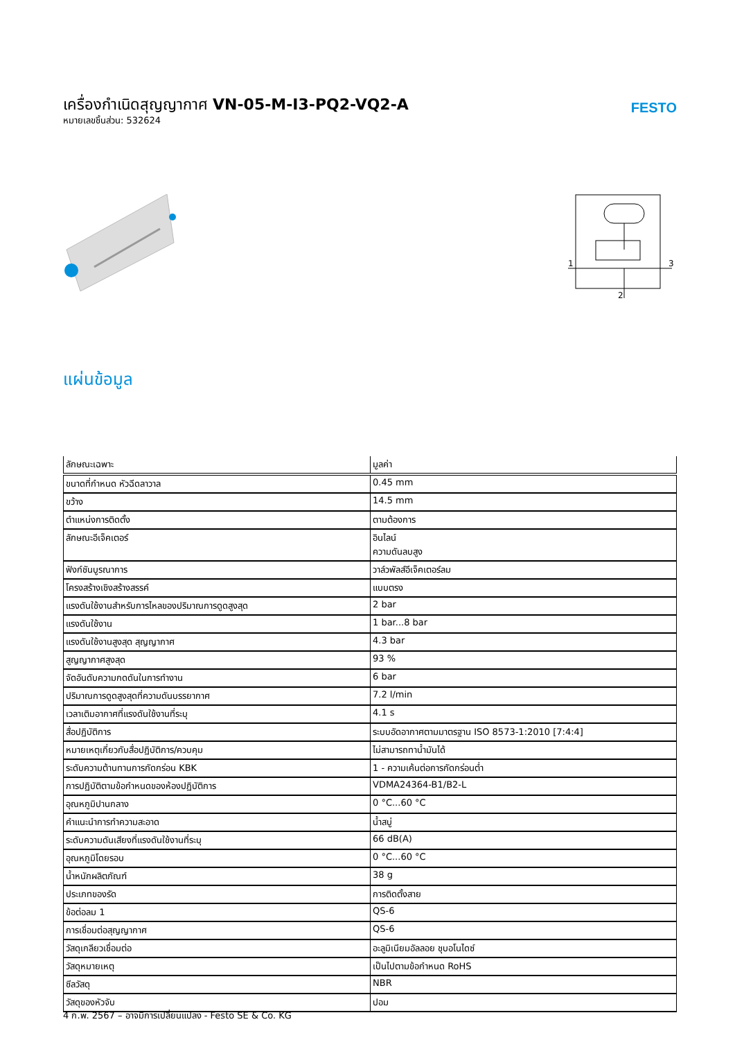เครื่องกำเนิดสุญญากาศ VN-05-M-I3-PQ2-VQ2-A
หมายเลขชิ้นส่วน: 532624
FESTO
1
3
2
แผ่นข้อมูล
| ลักษณะเฉพาะ | มูลค่า |
| --- | --- |
| ขนาดที่กำหนด หัวฉีดลาวาล | 0.45 mm |
| ขว้าง | 14.5 mm |
| ตำแหน่งการติดตั้ง | ตามต้องการ |
| ลักษณะอีเจ็คเตอร์ | อินไลน์ ความดันลบสูง |
| ฟังก์ชันบูรณาการ | วาล์วพัลส์อีเจ็คเตอร์ลม |
| โครงสร้างเชิงสร้างสรรค์ | แบบตรง |
| แรงดันใช้งานสำหรับการไหลของปริมาณการดูดสูงสุด | 2 bar |
| แรงดันใช้งาน | 1 bar...8 bar |
| แรงดันใช้งานสูงสุด สุญญากาศ | 4.3 bar |
| สูญญากาศสูงสุด | 93 % |
| จัดอันดับความกดดันในการทำงาน | 6 bar |
| ปริมาณการดูดสูงสุดที่ความดันบรรยากาศ | 7.2 l/min |
| เวลาเติมอากาศที่แรงดันใช้งานที่ระบุ | 4.1 s |
| สื่อปฏิบัติการ | ระบบอัดอากาศตามมาตรฐาน ISO 8573-1:2010 [7:4:4] |
| หมายเหตุเกี่ยวกับสื่อปฏิบัติการ/ควบคุม | ไม่สามารถทาน้ำมันได้ |
| ระดับความต้านทานการกัดกร่อน KBK | 1 - ความเค้นต่อการกัดกร่อนต่ำ |
| การปฏิบัติตามข้อกำหนดของห้องปฏิบัติการ | VDMA24364-B1/B2-L |
| อุณหภูมิปานกลาง | 0 °C...60 °C |
| คำแนะนำการทำความสะอาด | น้ำสบู่ |
| ระดับความดันเสียงที่แรงดันใช้งานที่ระบุ | 66 dB(A) |
| อุณหภูมิโดยรอบ | 0 °C...60 °C |
| น้ำหนักผลิตภัณฑ์ | 38 g |
| ประเภทของรัด | การติดตั้งสาย |
| ข้อต่อลม 1 | QS-6 |
| การเชื่อมต่อสุญญากาศ | QS-6 |
| วัสดุเกลียวเชื่อมต่อ | อะลูมิเนียมอัลลอย ชุบอโนไดซ์ |
| วัสดุหมายเหตุ | เป็นไปตามข้อกำหนด RoHS |
| ซีลวัสดุ | NBR |
| วัสดุของหัวจับ | ปอม |
4 ก.พ. 2567 – อาจมีการเปลี่ยนแปลง - Festo SE & Co. KG